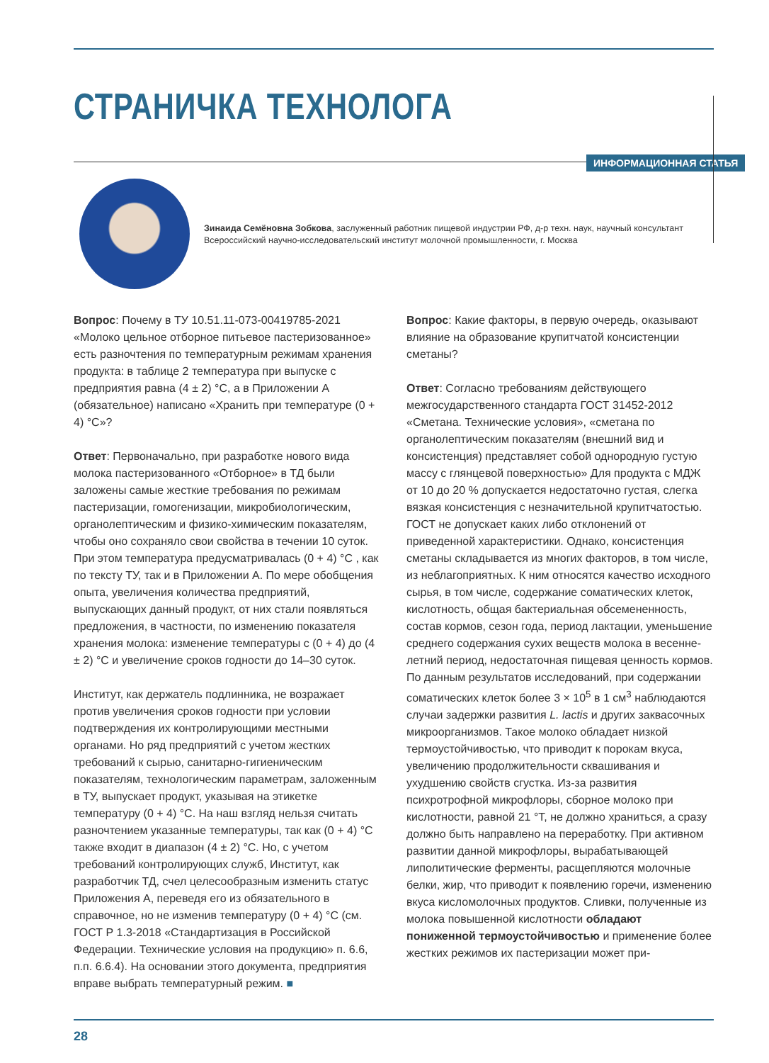СТРАНИЧКА ТЕХНОЛОГА
ИНФОРМАЦИОННАЯ СТАТЬЯ
Зинаида Семёновна Зобкова, заслуженный работник пищевой индустрии РФ, д-р техн. наук, научный консультант
Всероссийский научно-исследовательский институт молочной промышленности, г. Москва
Вопрос: Почему в ТУ 10.51.11-073-00419785-2021 «Молоко цельное отборное питьевое пастеризованное» есть разночтения по температурным режимам хранения продукта: в таблице 2 температура при выпуске с предприятия равна (4 ± 2) °C, а в Приложении А (обязательное) написано «Хранить при температуре (0 + 4) °C»?
Ответ: Первоначально, при разработке нового вида молока пастеризованного «Отборное» в ТД были заложены самые жесткие требования по режимам пастеризации, гомогенизации, микробиологическим, органолептическим и физико-химическим показателям, чтобы оно сохраняло свои свойства в течении 10 суток. При этом температура предусматривалась (0 + 4) °C , как по тексту ТУ, так и в Приложении А. По мере обобщения опыта, увеличения количества предприятий, выпускающих данный продукт, от них стали появляться предложения, в частности, по изменению показателя хранения молока: изменение температуры с (0 + 4) до (4 ± 2) °C и увеличение сроков годности до 14–30 суток.
Институт, как держатель подлинника, не возражает против увеличения сроков годности при условии подтверждения их контролирующими местными органами. Но ряд предприятий с учетом жестких требований к сырью, санитарно-гигиеническим показателям, технологическим параметрам, заложенным в ТУ, выпускает продукт, указывая на этикетке температуру (0 + 4) °C. На наш взгляд нельзя считать разночтением указанные температуры, так как (0 + 4) °C также входит в диапазон (4 ± 2) °C. Но, с учетом требований контролирующих служб, Институт, как разработчик ТД, счел целесообразным изменить статус Приложения А, переведя его из обязательного в справочное, но не изменив температуру (0 + 4) °C (см. ГОСТ Р 1.3-2018 «Стандартизация в Российской Федерации. Технические условия на продукцию» п. 6.6, п.п. 6.6.4). На основании этого документа, предприятия вправе выбрать температурный режим. ■
Вопрос: Какие факторы, в первую очередь, оказывают влияние на образование крупитчатой консистенции сметаны?
Ответ: Согласно требованиям действующего межгосударственного стандарта ГОСТ 31452-2012 «Сметана. Технические условия», «сметана по органолептическим показателям (внешний вид и консистенция) представляет собой однородную густую массу с глянцевой поверхностью» Для продукта с МДЖ от 10 до 20 % допускается недостаточно густая, слегка вязкая консистенция с незначительной крупитчатостью. ГОСТ не допускает каких либо отклонений от приведенной характеристики. Однако, консистенция сметаны складывается из многих факторов, в том числе, из неблагоприятных. К ним относятся качество исходного сырья, в том числе, содержание соматических клеток, кислотность, общая бактериальная обсемененность, состав кормов, сезон года, период лактации, уменьшение среднего содержания сухих веществ молока в весенне-летний период, недостаточная пищевая ценность кормов. По данным результатов исследований, при содержании соматических клеток более 3 × 10<sup>5</sup> в 1 см<sup>3</sup> наблюдаются случаи задержки развития L. lactis и других заквасочных микроорганизмов. Такое молоко обладает низкой термоустойчивостью, что приводит к порокам вкуса, увеличению продолжительности сквашивания и ухудшению свойств сгустка. Из-за развития психротрофной микрофлоры, сборное молоко при кислотности, равной 21 °Т, не должно храниться, а сразу должно быть направлено на переработку. При активном развитии данной микрофлоры, вырабатывающей липолитические ферменты, расщепляются молочные белки, жир, что приводит к появлению горечи, изменению вкуса кисломолочных продуктов. Сливки, полученные из молока повышенной кислотности обладают пониженной термоустойчивостью и применение более жестких режимов их пастеризации может при-
28